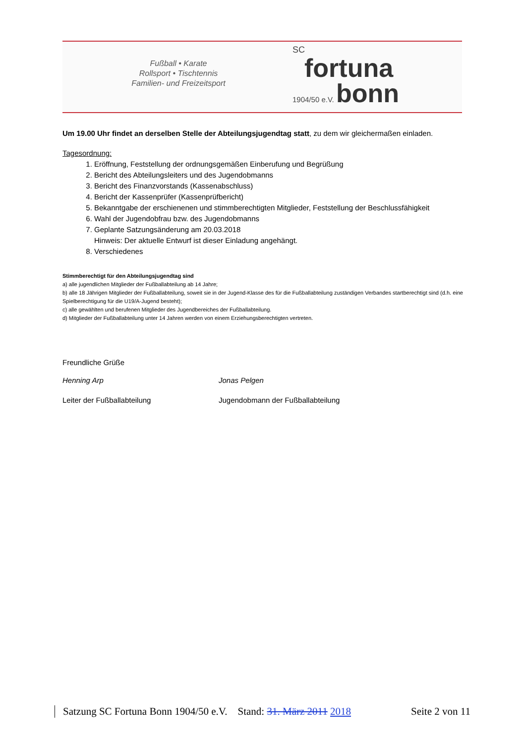Fußball • Karate
Rollsport • Tischtennis
Familien- und Freizeitsport
SC
fortuna
1904/50 e.V. bonn
Um 19.00 Uhr findet an derselben Stelle der Abteilungsjugendtag statt, zu dem wir gleichermaßen einladen.
Tagesordnung:
1. Eröffnung, Feststellung der ordnungsgemäßen Einberufung und Begrüßung
2. Bericht des Abteilungsleiters und des Jugendobmanns
3. Bericht des Finanzvorstands (Kassenabschluss)
4. Bericht der Kassenprüfer (Kassenprüfbericht)
5. Bekanntgabe der erschienenen und stimmberechtigten Mitglieder, Feststellung der Beschlussfähigkeit
6. Wahl der Jugendobfrau bzw. des Jugendobmanns
7. Geplante Satzungsänderung am 20.03.2018
Hinweis: Der aktuelle Entwurf ist dieser Einladung angehängt.
8. Verschiedenes
Stimmberechtigt für den Abteilungsjugendtag sind
a) alle jugendlichen Mitglieder der Fußballabteilung ab 14 Jahre;
b) alle 18 Jährigen Mitglieder der Fußballabteilung, soweit sie in der Jugend-Klasse des für die Fußballabteilung zuständigen Verbandes startberechtigt sind (d.h. eine Spielberechtigung für die U19/A-Jugend besteht);
c) alle gewählten und berufenen Mitglieder des Jugendbereiches der Fußballabteilung.
d) Mitglieder der Fußballabteilung unter 14 Jahren werden von einem Erziehungsberechtigten vertreten.
Freundliche Grüße
Henning Arp Jonas Pelgen
Leiter der Fußballabteilung Jugendobmann der Fußballabteilung
Satzung SC Fortuna Bonn 1904/50 e.V. Stand: 31. März 2011 2018 Seite 2 von 11